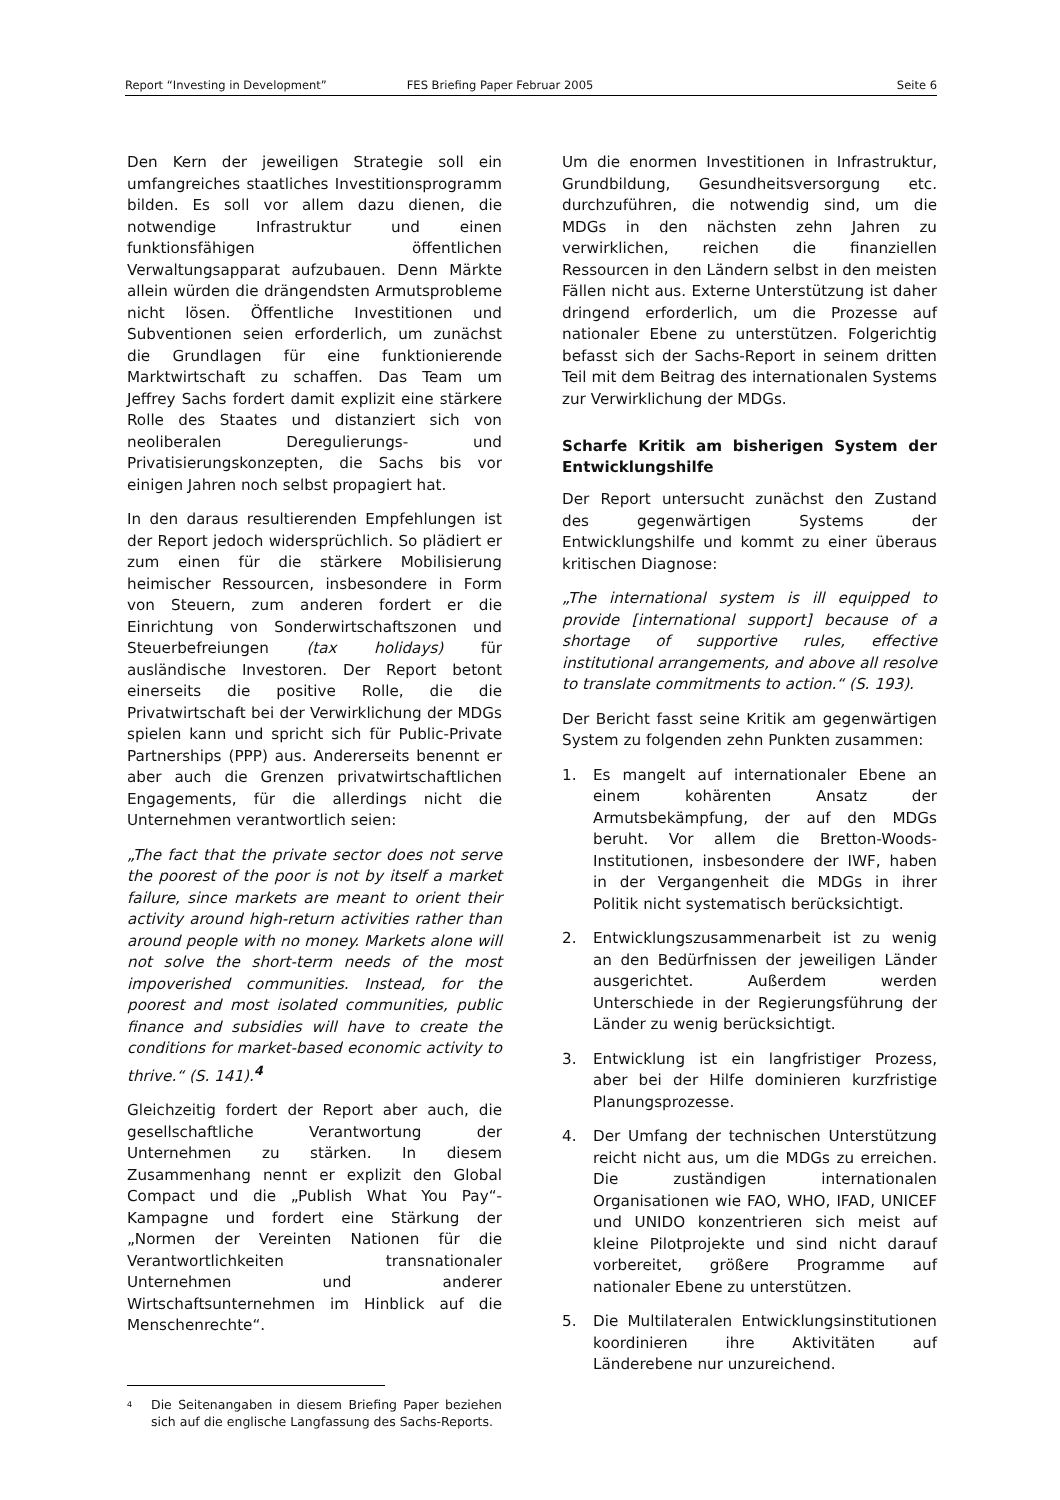Report “Investing in Development” FES Briefing Paper Februar 2005 Seite 6
Den Kern der jeweiligen Strategie soll ein umfangreiches staatliches Investitionsprogramm bilden. Es soll vor allem dazu dienen, die notwendige Infrastruktur und einen funktionsfähigen öffentlichen Verwaltungsapparat aufzubauen. Denn Märkte allein würden die drängendsten Armutsprobleme nicht lösen. Öffentliche Investitionen und Subventionen seien erforderlich, um zunächst die Grundlagen für eine funktionierende Marktwirtschaft zu schaffen. Das Team um Jeffrey Sachs fordert damit explizit eine stärkere Rolle des Staates und distanziert sich von neoliberalen Deregulierungs- und Privatisierungskonzepten, die Sachs bis vor einigen Jahren noch selbst propagiert hat.
In den daraus resultierenden Empfehlungen ist der Report jedoch widersprüchlich. So plädiert er zum einen für die stärkere Mobilisierung heimischer Ressourcen, insbesondere in Form von Steuern, zum anderen fordert er die Einrichtung von Sonderwirtschaftszonen und Steuerbefreiungen (tax holidays) für ausländische Investoren. Der Report betont einerseits die positive Rolle, die die Privatwirtschaft bei der Verwirklichung der MDGs spielen kann und spricht sich für Public-Private Partnerships (PPP) aus. Andererseits benennt er aber auch die Grenzen privatwirtschaftlichen Engagements, für die allerdings nicht die Unternehmen verantwortlich seien:
„The fact that the private sector does not serve the poorest of the poor is not by itself a market failure, since markets are meant to orient their activity around high-return activities rather than around people with no money. Markets alone will not solve the short-term needs of the most impoverished communities. Instead, for the poorest and most isolated communities, public finance and subsidies will have to create the conditions for market-based economic activity to thrive.“ (S. 141).<sup>4</sup>
Gleichzeitig fordert der Report aber auch, die gesellschaftliche Verantwortung der Unternehmen zu stärken. In diesem Zusammenhang nennt er explizit den Global Compact und die „Publish What You Pay“-Kampagne und fordert eine Stärkung der „Normen der Vereinten Nationen für die Verantwortlichkeiten transnationaler Unternehmen und anderer Wirtschaftsunternehmen im Hinblick auf die Menschenrechte“.
<sup>4</sup> Die Seitenangaben in diesem Briefing Paper beziehen sich auf die englische Langfassung des Sachs-Reports.
Um die enormen Investitionen in Infrastruktur, Grundbildung, Gesundheitsversorgung etc. durchzuführen, die notwendig sind, um die MDGs in den nächsten zehn Jahren zu verwirklichen, reichen die finanziellen Ressourcen in den Ländern selbst in den meisten Fällen nicht aus. Externe Unterstützung ist daher dringend erforderlich, um die Prozesse auf nationaler Ebene zu unterstützen. Folgerichtig befasst sich der Sachs-Report in seinem dritten Teil mit dem Beitrag des internationalen Systems zur Verwirklichung der MDGs.
Scharfe Kritik am bisherigen System der Entwicklungshilfe
Der Report untersucht zunächst den Zustand des gegenwärtigen Systems der Entwicklungshilfe und kommt zu einer überaus kritischen Diagnose:
„The international system is ill equipped to provide [international support] because of a shortage of supportive rules, effective institutional arrangements, and above all resolve to translate commitments to action.“ (S. 193).
Der Bericht fasst seine Kritik am gegenwärtigen System zu folgenden zehn Punkten zusammen:
1. Es mangelt auf internationaler Ebene an einem kohärenten Ansatz der Armutsbekämpfung, der auf den MDGs beruht. Vor allem die Bretton-Woods-Institutionen, insbesondere der IWF, haben in der Vergangenheit die MDGs in ihrer Politik nicht systematisch berücksichtigt.
2. Entwicklungszusammenarbeit ist zu wenig an den Bedürfnissen der jeweiligen Länder ausgerichtet. Außerdem werden Unterschiede in der Regierungsführung der Länder zu wenig berücksichtigt.
3. Entwicklung ist ein langfristiger Prozess, aber bei der Hilfe dominieren kurzfristige Planungsprozesse.
4. Der Umfang der technischen Unterstützung reicht nicht aus, um die MDGs zu erreichen. Die zuständigen internationalen Organisationen wie FAO, WHO, IFAD, UNICEF und UNIDO konzentrieren sich meist auf kleine Pilotprojekte und sind nicht darauf vorbereitet, größere Programme auf nationaler Ebene zu unterstützen.
5. Die Multilateralen Entwicklungsinstitutionen koordinieren ihre Aktivitäten auf Länderebene nur unzureichend.